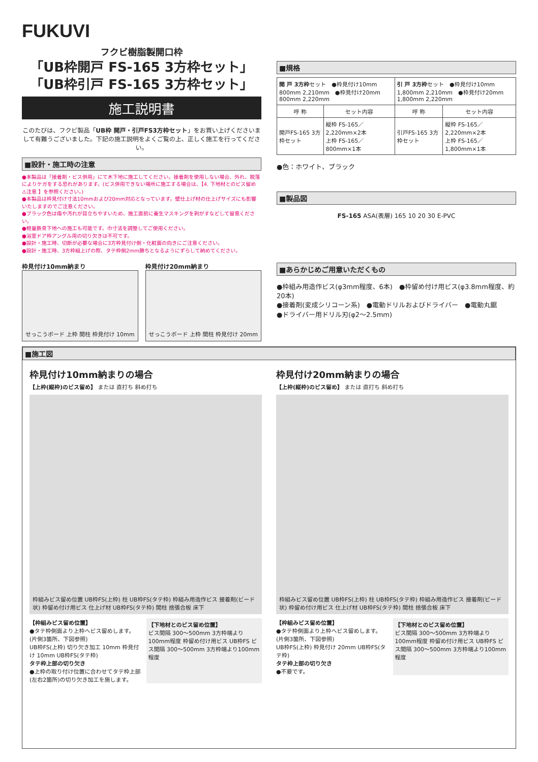FUKUVI
フクビ樹脂製開口枠
「UB枠開戸 FS-165 3方枠セット」
「UB枠引戸 FS-165 3方枠セット」
施工説明書
このたびは、フクビ製品「UB枠 開戸・引戸FS3方枠セット」をお買い上げくださいまして有難うございました。下記の施工説明をよくご覧の上、正しく施工を行ってください。
■設計・施工時の注意
●本製品は「接着剤・ビス併用」にて木下地に施工してください。接着剤を使用しない場合、外れ、脱落によりケガをする恐れがあります。(ビス併用できない場所に施工する場合は、【4. 下地材とのビス留め ⚠注意 】を参照ください。)
●本製品は枠見付け寸法10mmおよび20mm対応となっています。壁仕上げ材の仕上げサイズにも影響いたしますのでご注意ください。
●ブラック色は傷や汚れが目立ちやすいため、施工直前に養生マスキングを剥がすなどして留意ください。
●軽量鉄骨下地への施工も可能です。巾寸法を調整してご使用ください。
●浴室ドア枠アングル用の切り欠きは不可です。
●設計・施工時、切断が必要な場合に3方枠見付け側・化粧面の向きにご注意ください。
●設計・施工時、3方枠組上げの際、タテ枠側2mm勝ちとなるようにずらして納めてください。
枠見付け10mm納まり
せっこうボード 上枠 間柱 枠見付け 10mm
枠見付け20mm納まり
せっこうボード 上枠 間柱 枠見付け 20mm
■規格
| 開 戸 3方枠 セット ●枠見付け10mm 800mm 2,210mm ●枠見付け20mm 800mm 2,220mm | | 引 戸 3方枠 セット ●枠見付け10mm 1,800mm 2,210mm ●枠見付け20mm 1,800mm 2,220mm | |
| 呼 称 | セット内容 | 呼 称 | セット内容 |
| 開戸FS-165 3方枠セット | 縦枠 FS-165／2,220mm×2本 上枠 FS-165／800mm×1本 | 引戸FS-165 3方枠セット | 縦枠 FS-165／2,220mm×2本 上枠 FS-165／1,800mm×1本 |
●色：ホワイト、ブラック
■製品図
FS-165 ASA(表層) 165 10 20 30 E-PVC
■あらかじめご用意いただくもの
●枠組み用造作ビス(φ3mm程度、6本)　●枠留め付け用ビス(φ3.8mm程度、約20本)
●接着剤(変成シリコーン系)　●電動ドリルおよびドライバー　●電動丸鋸
●ドライバー用ドリル刃(φ2〜2.5mm)
■施工図
枠見付け10mm納まりの場合
【上枠(縦枠)のビス留め】 または 直打ち 斜め打ち
枠組みビス留め位置 UB枠FS(上枠) 柱 UB枠FS(タテ枠) 枠組み用造作ビス 接着剤(ビード状) 枠留め付け用ビス 仕上げ材 UB枠FS(タテ枠) 間柱 捨張合板 床下
【枠組みビス留め位置】
●タテ枠側面より上枠へビス留めします。(片側3箇所、下図参照)
UB枠FS(上枠) 切り欠き加工 10mm 枠見付け 10mm UB枠FS(タテ枠)
タテ枠上部の切り欠き
●上枠の取り付け位置に合わせてタテ枠上部(左右2箇所)の切り欠き加工を施します。
【下地材とのビス留め位置】
ビス間隔 300〜500mm 3方枠端より100mm程度 枠留め付け用ビス UB枠FS ビス間隔 300〜500mm 3方枠端より100mm程度
枠見付け20mm納まりの場合
【上枠(縦枠)のビス留め】 または 直打ち 斜め打ち
枠組みビス留め位置 UB枠FS(上枠) 柱 UB枠FS(タテ枠) 枠組み用造作ビス 接着剤(ビード状) 枠留め付け用ビス 仕上げ材 UB枠FS(タテ枠) 間柱 捨張合板 床下
【枠組みビス留め位置】
●タテ枠側面より上枠へビス留めします。(片側3箇所、下図参照)
UB枠FS(上枠) 枠見付け 20mm UB枠FS(タテ枠)
タテ枠上部の切り欠き
●不要です。
【下地材とのビス留め位置】
ビス間隔 300〜500mm 3方枠端より100mm程度 枠留め付け用ビス UB枠FS ビス間隔 300〜500mm 3方枠端より100mm程度